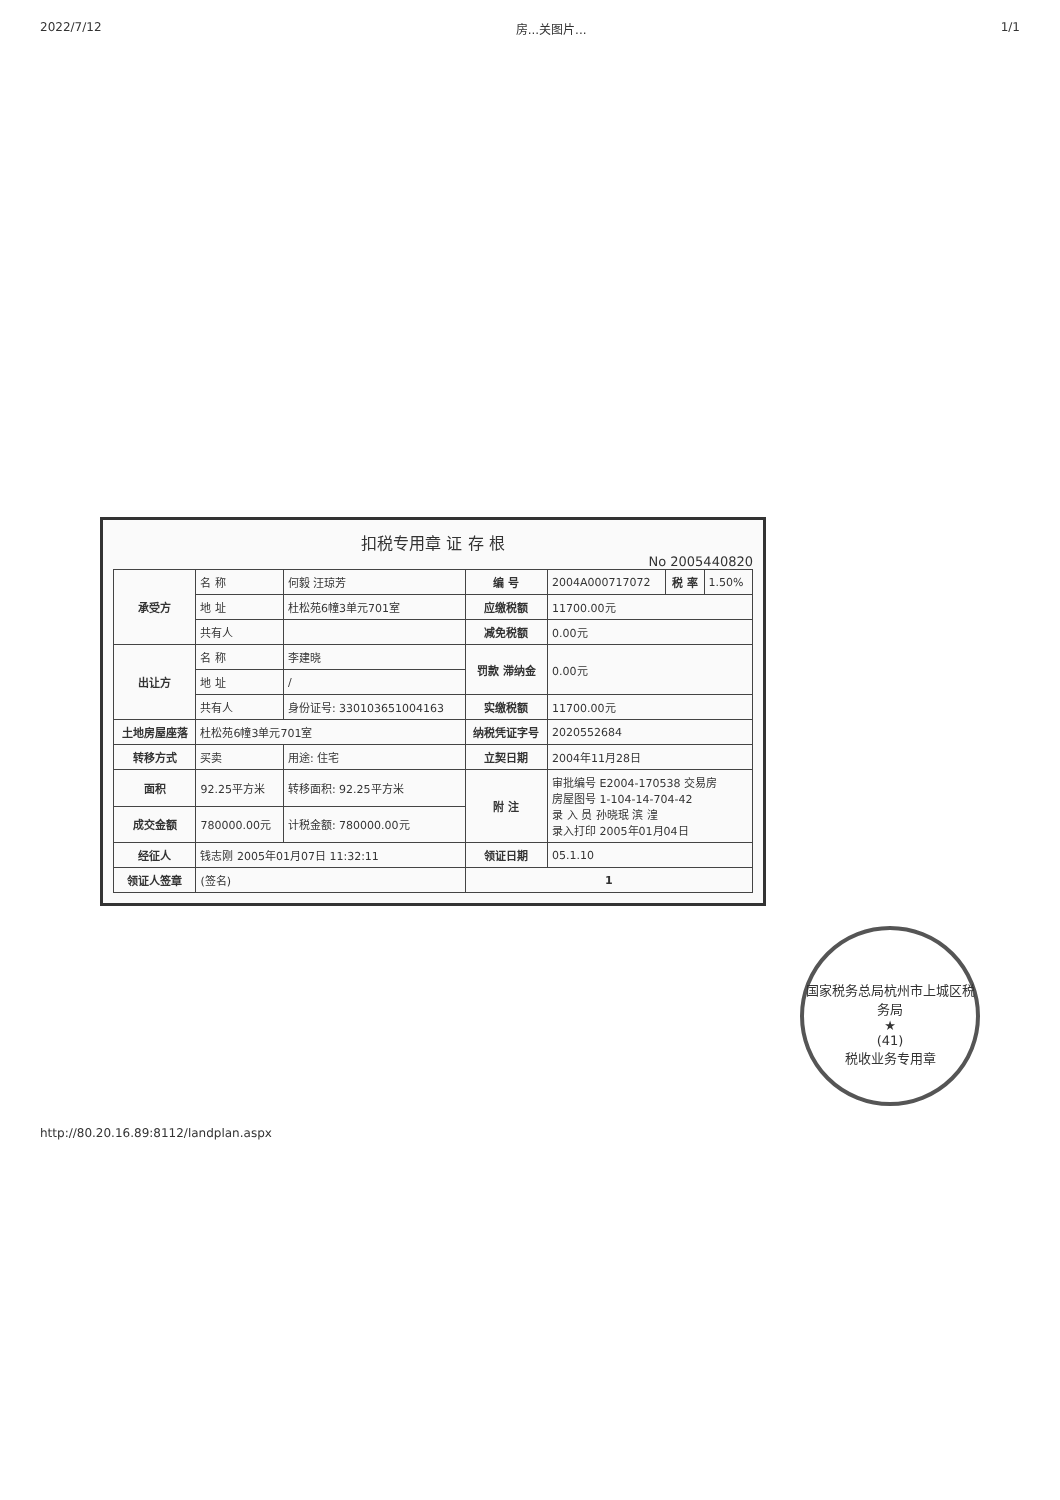2022/7/12 房...关图片... 1/1
扣税专用章 证 存 根
No 2005440820
| 承受方 | 名 称 | 何毅 汪琼芳 | 编 号 | 2004A000717072 | 税 率 | 1.50% |
| | 地 址 | 杜松苑6幢3单元701室 | 应缴税额 | 11700.00元 | | |
| | 共有人 | | 减免税额 | 0.00元 | | |
| 出让方 | 名 称 | 李建晓 | 罚款 滞纳金 | 0.00元 | | |
| | 地 址 | / | | | | |
| | 共有人 | 身份证号: 330103651004163 | 实缴税额 | 11700.00元 | | |
| 土地房屋座落 | 杜松苑6幢3单元701室 | | 纳税凭证字号 | 2020552684 | | |
| 转移方式 | 买卖 | 用途: 住宅 | 立契日期 | 2004年11月28日 | | |
| 面积 | 92.25平方米 | 转移面积: 92.25平方米 | 附 注 | 审批编号 E2004-170538 交易房 房屋图号 1-104-14-704-42 录 入 员 孙晓珉 滨 湟 录入打印 2005年01月04日 | | |
| 成交金额 | 780000.00元 | 计税金额: 780000.00元 | | | | |
| 经征人 | 钱志刚 2005年01月07日 11:32:11 | | 领证日期 | 05.1.10 | | |
| 领证人签章 | (签名) | | 1 | | | |
国家税务总局杭州市上城区税务局
★
(41)
税收业务专用章
http://80.20.16.89:8112/landplan.aspx